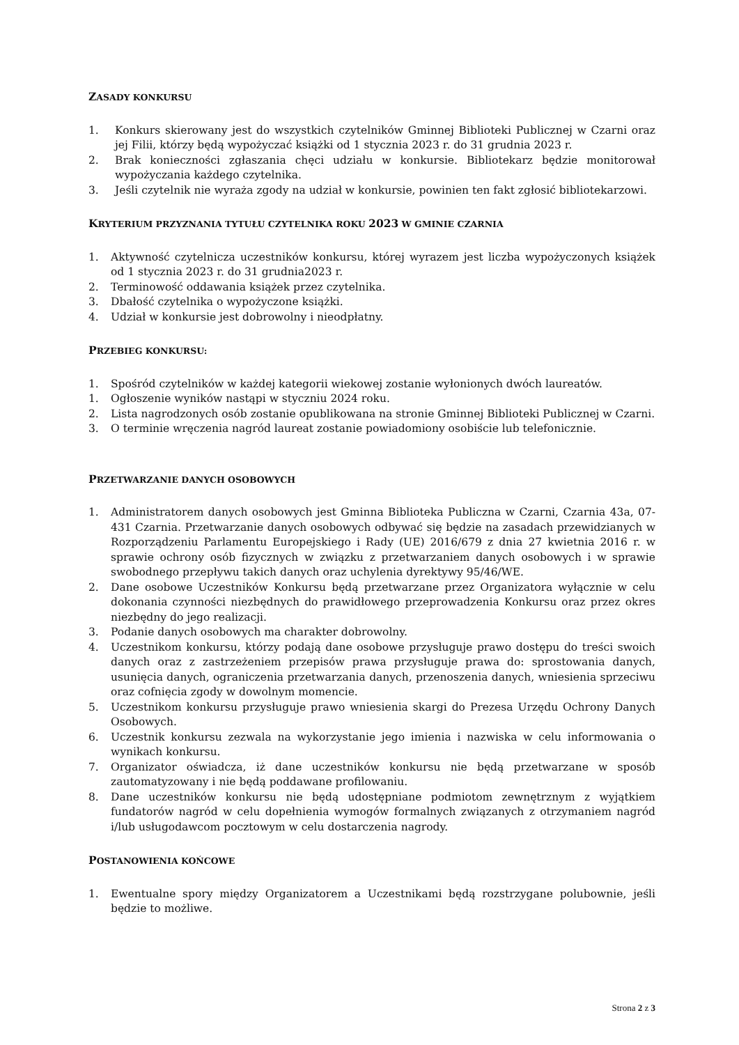ZASADY KONKURSU
1. Konkurs skierowany jest do wszystkich czytelników Gminnej Biblioteki Publicznej w Czarni oraz jej Filii, którzy będą wypożyczać książki od 1 stycznia 2023 r. do 31 grudnia 2023 r.
2. Brak konieczności zgłaszania chęci udziału w konkursie. Bibliotekarz będzie monitorował wypożyczania każdego czytelnika.
3. Jeśli czytelnik nie wyraża zgody na udział w konkursie, powinien ten fakt zgłosić bibliotekarzowi.
KRYTERIUM PRZYZNANIA TYTUŁU CZYTELNIKA ROKU 2023 W GMINIE CZARNIA
1. Aktywność czytelnicza uczestników konkursu, której wyrazem jest liczba wypożyczonych książek od 1 stycznia 2023 r. do 31 grudnia2023 r.
2. Terminowość oddawania książek przez czytelnika.
3. Dbałość czytelnika o wypożyczone książki.
4. Udział w konkursie jest dobrowolny i nieodpłatny.
PRZEBIEG KONKURSU:
1. Spośród czytelników w każdej kategorii wiekowej zostanie wyłonionych dwóch laureatów.
1. Ogłoszenie wyników nastąpi w styczniu 2024 roku.
2. Lista nagrodzonych osób zostanie opublikowana na stronie Gminnej Biblioteki Publicznej w Czarni.
3. O terminie wręczenia nagród laureat zostanie powiadomiony osobiście lub telefonicznie.
PRZETWARZANIE DANYCH OSOBOWYCH
1. Administratorem danych osobowych jest Gminna Biblioteka Publiczna w Czarni, Czarnia 43a, 07-431 Czarnia. Przetwarzanie danych osobowych odbywać się będzie na zasadach przewidzianych w Rozporządzeniu Parlamentu Europejskiego i Rady (UE) 2016/679 z dnia 27 kwietnia 2016 r. w sprawie ochrony osób fizycznych w związku z przetwarzaniem danych osobowych i w sprawie swobodnego przepływu takich danych oraz uchylenia dyrektywy 95/46/WE.
2. Dane osobowe Uczestników Konkursu będą przetwarzane przez Organizatora wyłącznie w celu dokonania czynności niezbędnych do prawidłowego przeprowadzenia Konkursu oraz przez okres niezbędny do jego realizacji.
3. Podanie danych osobowych ma charakter dobrowolny.
4. Uczestnikom konkursu, którzy podają dane osobowe przysługuje prawo dostępu do treści swoich danych oraz z zastrzeżeniem przepisów prawa przysługuje prawa do: sprostowania danych, usunięcia danych, ograniczenia przetwarzania danych, przenoszenia danych, wniesienia sprzeciwu oraz cofnięcia zgody w dowolnym momencie.
5. Uczestnikom konkursu przysługuje prawo wniesienia skargi do Prezesa Urzędu Ochrony Danych Osobowych.
6. Uczestnik konkursu zezwala na wykorzystanie jego imienia i nazwiska w celu informowania o wynikach konkursu.
7. Organizator oświadcza, iż dane uczestników konkursu nie będą przetwarzane w sposób zautomatyzowany i nie będą poddawane profilowaniu.
8. Dane uczestników konkursu nie będą udostępniane podmiotom zewnętrznym z wyjątkiem fundatorów nagród w celu dopełnienia wymogów formalnych związanych z otrzymaniem nagród i/lub usługodawcom pocztowym w celu dostarczenia nagrody.
POSTANOWIENIA KOŃCOWE
1. Ewentualne spory między Organizatorem a Uczestnikami będą rozstrzygane polubownie, jeśli będzie to możliwe.
Strona 2 z 3